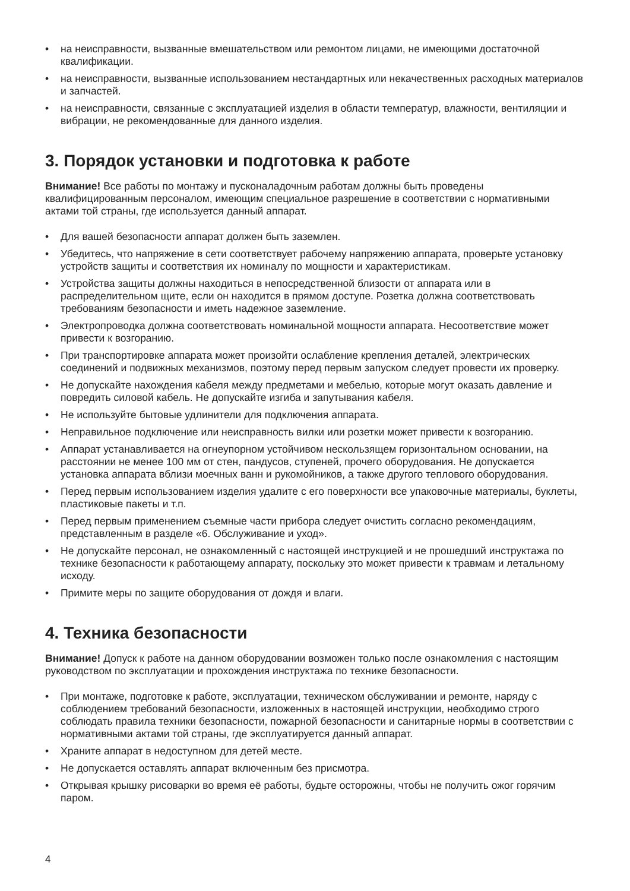• на неисправности, вызванные вмешательством или ремонтом лицами, не имеющими достаточной квалификации.
• на неисправности, вызванные использованием нестандартных или некачественных расходных материалов и запчастей.
• на неисправности, связанные с эксплуатацией изделия в области температур, влажности, вентиляции и вибрации, не рекомендованные для данного изделия.
3. Порядок установки и подготовка к работе
Внимание! Все работы по монтажу и пусконаладочным работам должны быть проведены квалифицированным персоналом, имеющим специальное разрешение в соответствии с нормативными актами той страны, где используется данный аппарат.
• Для вашей безопасности аппарат должен быть заземлен.
• Убедитесь, что напряжение в сети соответствует рабочему напряжению аппарата, проверьте установку устройств защиты и соответствия их номиналу по мощности и характеристикам.
• Устройства защиты должны находиться в непосредственной близости от аппарата или в распределительном щите, если он находится в прямом доступе. Розетка должна соответствовать требованиям безопасности и иметь надежное заземление.
• Электропроводка должна соответствовать номинальной мощности аппарата. Несоответствие может привести к возгоранию.
• При транспортировке аппарата может произойти ослабление крепления деталей, электрических соединений и подвижных механизмов, поэтому перед первым запуском следует провести их проверку.
• Не допускайте нахождения кабеля между предметами и мебелью, которые могут оказать давление и повредить силовой кабель. Не допускайте изгиба и запутывания кабеля.
• Не используйте бытовые удлинители для подключения аппарата.
• Неправильное подключение или неисправность вилки или розетки может привести к возгоранию.
• Аппарат устанавливается на огнеупорном устойчивом нескользящем горизонтальном основании, на расстоянии не менее 100 мм от стен, пандусов, ступеней, прочего оборудования. Не допускается установка аппарата вблизи моечных ванн и рукомойников, а также другого теплового оборудования.
• Перед первым использованием изделия удалите с его поверхности все упаковочные материалы, буклеты, пластиковые пакеты и т.п.
• Перед первым применением съемные части прибора следует очистить согласно рекомендациям, представленным в разделе «6. Обслуживание и уход».
• Не допускайте персонал, не ознакомленный с настоящей инструкцией и не прошедший инструктажа по технике безопасности к работающему аппарату, поскольку это может привести к травмам и летальному исходу.
• Примите меры по защите оборудования от дождя и влаги.
4. Техника безопасности
Внимание! Допуск к работе на данном оборудовании возможен только после ознакомления с настоящим руководством по эксплуатации и прохождения инструктажа по технике безопасности.
• При монтаже, подготовке к работе, эксплуатации, техническом обслуживании и ремонте, наряду с соблюдением требований безопасности, изложенных в настоящей инструкции, необходимо строго соблюдать правила техники безопасности, пожарной безопасности и санитарные нормы в соответствии с нормативными актами той страны, где эксплуатируется данный аппарат.
• Храните аппарат в недоступном для детей месте.
• Не допускается оставлять аппарат включенным без присмотра.
• Открывая крышку рисоварки во время её работы, будьте осторожны, чтобы не получить ожог горячим паром.
4